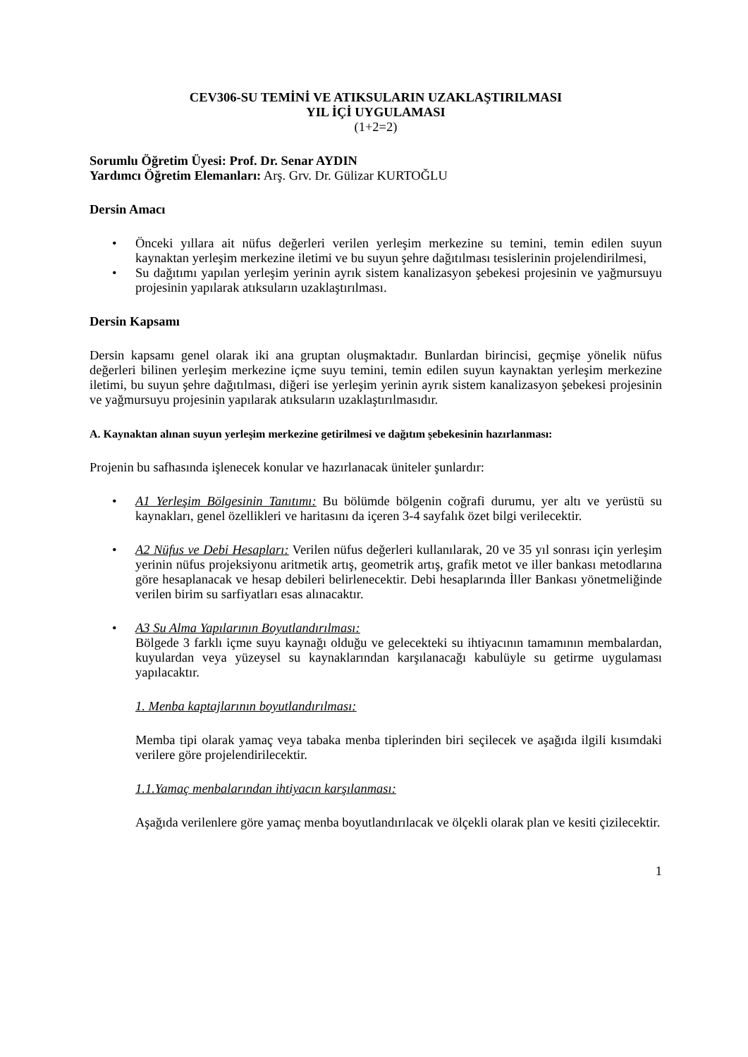CEV306-SU TEMİNİ VE ATIKSULARIN UZAKLAŞTIRILMASI
YIL İÇİ UYGULAMASI
(1+2=2)
Sorumlu Öğretim Üyesi: Prof. Dr. Senar AYDIN
Yardımcı Öğretim Elemanları: Arş. Grv. Dr. Gülizar KURTOĞLU
Dersin Amacı
• Önceki yıllara ait nüfus değerleri verilen yerleşim merkezine su temini, temin edilen suyun kaynaktan yerleşim merkezine iletimi ve bu suyun şehre dağıtılması tesislerinin projelendirilmesi,
• Su dağıtımı yapılan yerleşim yerinin ayrık sistem kanalizasyon şebekesi projesinin ve yağmursuyu projesinin yapılarak atıksuların uzaklaştırılması.
Dersin Kapsamı
Dersin kapsamı genel olarak iki ana gruptan oluşmaktadır. Bunlardan birincisi, geçmişe yönelik nüfus değerleri bilinen yerleşim merkezine içme suyu temini, temin edilen suyun kaynaktan yerleşim merkezine iletimi, bu suyun şehre dağıtılması, diğeri ise yerleşim yerinin ayrık sistem kanalizasyon şebekesi projesinin ve yağmursuyu projesinin yapılarak atıksuların uzaklaştırılmasıdır.
A. Kaynaktan alınan suyun yerleşim merkezine getirilmesi ve dağıtım şebekesinin hazırlanması:
Projenin bu safhasında işlenecek konular ve hazırlanacak üniteler şunlardır:
• A1 Yerleşim Bölgesinin Tanıtımı: Bu bölümde bölgenin coğrafi durumu, yer altı ve yerüstü su kaynakları, genel özellikleri ve haritasını da içeren 3-4 sayfalık özet bilgi verilecektir.
• A2 Nüfus ve Debi Hesapları: Verilen nüfus değerleri kullanılarak, 20 ve 35 yıl sonrası için yerleşim yerinin nüfus projeksiyonu aritmetik artış, geometrik artış, grafik metot ve iller bankası metodlarına göre hesaplanacak ve hesap debileri belirlenecektir. Debi hesaplarında İller Bankası yönetmeliğinde verilen birim su sarfiyatları esas alınacaktır.
• A3 Su Alma Yapılarının Boyutlandırılması:
Bölgede 3 farklı içme suyu kaynağı olduğu ve gelecekteki su ihtiyacının tamamının membalardan, kuyulardan veya yüzeysel su kaynaklarından karşılanacağı kabulüyle su getirme uygulaması yapılacaktır.
1. Menba kaptajlarının boyutlandırılması:
Memba tipi olarak yamaç veya tabaka menba tiplerinden biri seçilecek ve aşağıda ilgili kısımdaki verilere göre projelendirilecektir.
1.1.Yamaç menbalarından ihtiyacın karşılanması:
Aşağıda verilenlere göre yamaç menba boyutlandırılacak ve ölçekli olarak plan ve kesiti çizilecektir.
1